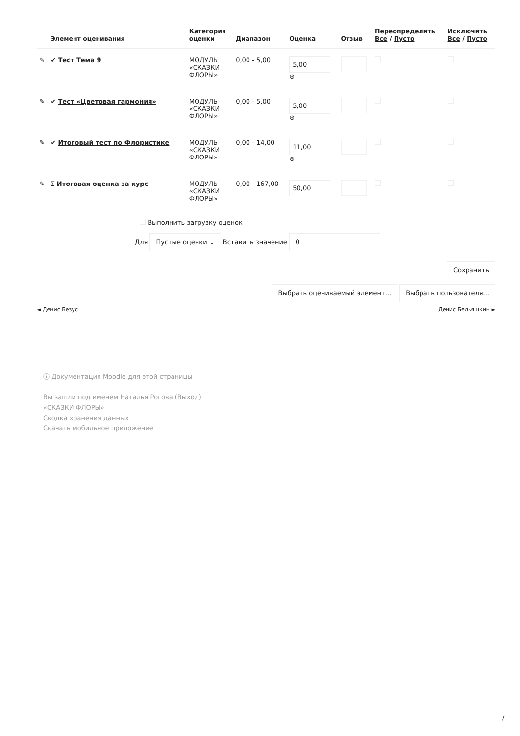| | Элемент оценивания | Категория оценки | Диапазон | Оценка | Отзыв | Переопределить Все / Пусто | Исключить Все / Пусто |
| --- | --- | --- | --- | --- | --- | --- | --- |
| ✎ | ✔ Тест Тема 9 | МОДУЛЬ «СКАЗКИ ФЛОРЫ» | 0,00 - 5,00 | 5,00 ⊕ | | | |
| ✎ | ✔ Тест «Цветовая гармония» | МОДУЛЬ «СКАЗКИ ФЛОРЫ» | 0,00 - 5,00 | 5,00 ⊕ | | | |
| ✎ | ✔ Итоговый тест по Флористике | МОДУЛЬ «СКАЗКИ ФЛОРЫ» | 0,00 - 14,00 | 11,00 ⊕ | | | |
| ✎ | Σ Итоговая оценка за курс | МОДУЛЬ «СКАЗКИ ФЛОРЫ» | 0,00 - 167,00 | 50,00 | | | |
Выполнить загрузку оценок
Для Пустые оценки ⌄ Вставить значение 0
Сохранить
Выбрать оцениваемый элемент... Выбрать пользователя...
◄ Денис Безус Денис Бельяшкин ►
ⓘ Документация Moodle для этой страницы
Вы зашли под именем Наталья Рогова (Выход)
«СКАЗКИ ФЛОРЫ»
Сводка хранения данных
Скачать мобильное приложение
/